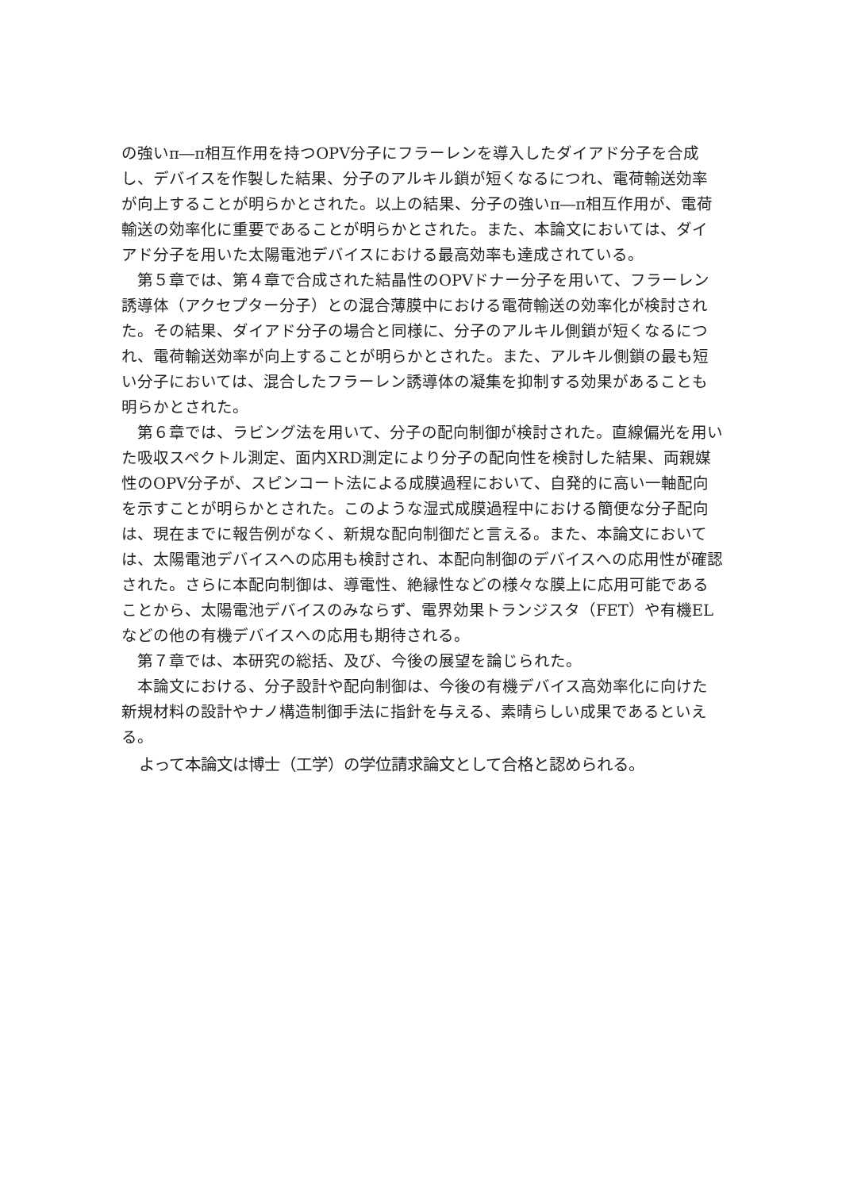の強いπ―π相互作用を持つOPV分子にフラーレンを導入したダイアド分子を合成し、デバイスを作製した結果、分子のアルキル鎖が短くなるにつれ、電荷輸送効率が向上することが明らかとされた。以上の結果、分子の強いπ―π相互作用が、電荷輸送の効率化に重要であることが明らかとされた。また、本論文においては、ダイアド分子を用いた太陽電池デバイスにおける最高効率も達成されている。
第５章では、第４章で合成された結晶性のOPVドナー分子を用いて、フラーレン誘導体（アクセプター分子）との混合薄膜中における電荷輸送の効率化が検討された。その結果、ダイアド分子の場合と同様に、分子のアルキル側鎖が短くなるにつれ、電荷輸送効率が向上することが明らかとされた。また、アルキル側鎖の最も短い分子においては、混合したフラーレン誘導体の凝集を抑制する効果があることも明らかとされた。
第６章では、ラビング法を用いて、分子の配向制御が検討された。直線偏光を用いた吸収スペクトル測定、面内XRD測定により分子の配向性を検討した結果、両親媒性のOPV分子が、スピンコート法による成膜過程において、自発的に高い一軸配向を示すことが明らかとされた。このような湿式成膜過程中における簡便な分子配向は、現在までに報告例がなく、新規な配向制御だと言える。また、本論文においては、太陽電池デバイスへの応用も検討され、本配向制御のデバイスへの応用性が確認された。さらに本配向制御は、導電性、絶縁性などの様々な膜上に応用可能であることから、太陽電池デバイスのみならず、電界効果トランジスタ（FET）や有機ELなどの他の有機デバイスへの応用も期待される。
第７章では、本研究の総括、及び、今後の展望を論じられた。
本論文における、分子設計や配向制御は、今後の有機デバイス高効率化に向けた新規材料の設計やナノ構造制御手法に指針を与える、素晴らしい成果であるといえる。
よって本論文は博士（工学）の学位請求論文として合格と認められる。